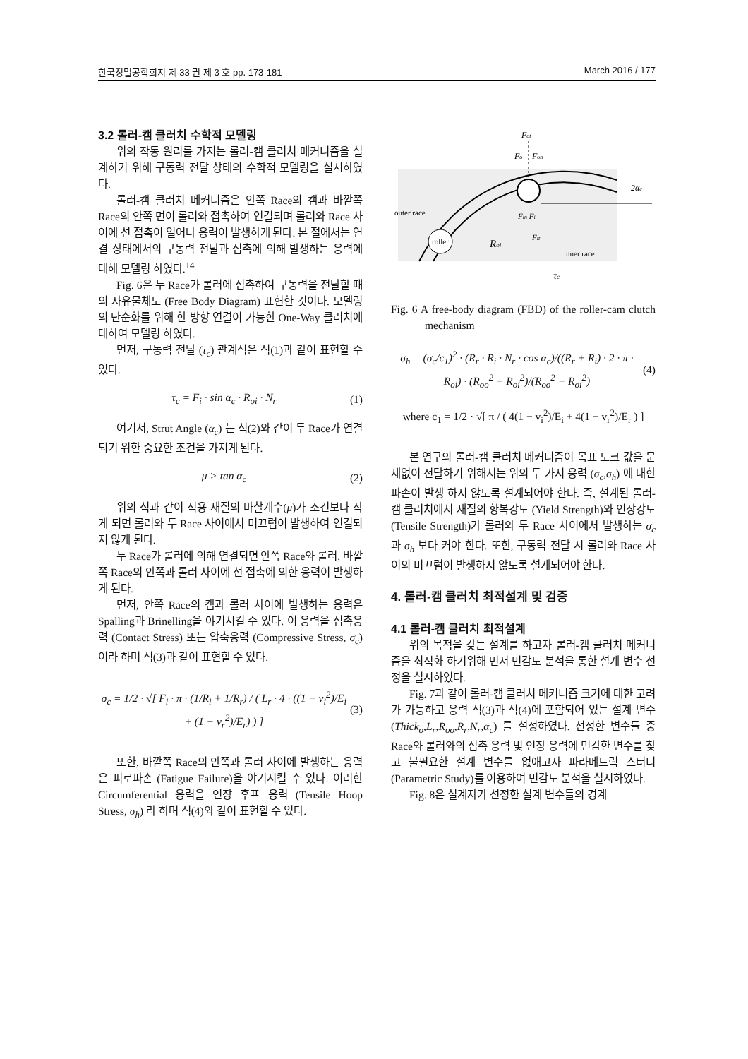한국정밀공학회지 제 33 권 제 3 호 pp. 173-181 March 2016 / 177
3.2 롤러-캠 클러치 수학적 모델링
위의 작동 원리를 가지는 롤러-캠 클러치 메커니즘을 설계하기 위해 구동력 전달 상태의 수학적 모델링을 실시하였다.
롤러-캠 클러치 메커니즘은 안쪽 Race의 캠과 바깥쪽 Race의 안쪽 면이 롤러와 접촉하여 연결되며 롤러와 Race 사이에 선 접촉이 일어나 응력이 발생하게 된다. 본 절에서는 연결 상태에서의 구동력 전달과 접촉에 의해 발생하는 응력에 대해 모델링 하였다.<sup>14</sup>
Fig. 6은 두 Race가 롤러에 접촉하여 구동력을 전달할 때의 자유물체도 (Free Body Diagram) 표현한 것이다. 모델링의 단순화를 위해 한 방향 연결이 가능한 One-Way 클러치에 대하여 모델링 하였다.
먼저, 구동력 전달 (τ<sub>c</sub>) 관계식은 식(1)과 같이 표현할 수 있다.
τ<sub>c</sub> = F<sub>i</sub> · sin α<sub>c</sub> · R<sub>oi</sub> · N<sub>r</sub> (1)
여기서, Strut Angle (α<sub>c</sub>) 는 식(2)와 같이 두 Race가 연결되기 위한 중요한 조건을 가지게 된다.
μ > tan α<sub>c</sub> (2)
위의 식과 같이 적용 재질의 마찰계수(μ)가 조건보다 작게 되면 롤러와 두 Race 사이에서 미끄럼이 발생하여 연결되지 않게 된다.
두 Race가 롤러에 의해 연결되면 안쪽 Race와 롤러, 바깥쪽 Race의 안쪽과 롤러 사이에 선 접촉에 의한 응력이 발생하게 된다.
먼저, 안쪽 Race의 캠과 롤러 사이에 발생하는 응력은 Spalling과 Brinelling을 야기시킬 수 있다. 이 응력을 접촉응력 (Contact Stress) 또는 압축응력 (Compressive Stress, σ<sub>c</sub>) 이라 하며 식(3)과 같이 표현할 수 있다.
σ<sub>c</sub> = 1/2 · √[ F<sub>i</sub> · π · (1/R<sub>i</sub> + 1/R<sub>r</sub>) / ( L<sub>r</sub> · 4 · ((1 − v<sub>i</sub><sup>2</sup>)/E<sub>i</sub> + (1 − v<sub>r</sub><sup>2</sup>)/E<sub>r</sub>) ) ] (3)
또한, 바깥쪽 Race의 안쪽과 롤러 사이에 발생하는 응력은 피로파손 (Fatigue Failure)을 야기시킬 수 있다. 이러한 Circumferential 응력을 인장 후프 응력 (Tensile Hoop Stress, σ<sub>h</sub>) 라 하며 식(4)와 같이 표현할 수 있다.
Fot
Fo
Fon
2αc
outer race
Fin Fi
roller
Roi
Fit
inner race
τc
Fig. 6 A free-body diagram (FBD) of the roller-cam clutch mechanism
σ<sub>h</sub> = (σ<sub>c</sub>/c<sub>1</sub>)<sup>2</sup> · (R<sub>r</sub> · R<sub>i</sub> · N<sub>r</sub> · cos α<sub>c</sub>)/((R<sub>r</sub> + R<sub>i</sub>) · 2 · π · R<sub>oi</sub>) · (R<sub>oo</sub><sup>2</sup> + R<sub>oi</sub><sup>2</sup>)/(R<sub>oo</sub><sup>2</sup> − R<sub>oi</sub><sup>2</sup>) (4)
where c<sub>1</sub> = 1/2 · √[ π / ( 4(1 − v<sub>i</sub><sup>2</sup>)/E<sub>i</sub> + 4(1 − v<sub>r</sub><sup>2</sup>)/E<sub>r</sub> ) ]
본 연구의 롤러-캠 클러치 메커니즘이 목표 토크 값을 문제없이 전달하기 위해서는 위의 두 가지 응력 (σ<sub>c</sub>,σ<sub>h</sub>) 에 대한 파손이 발생 하지 않도록 설계되어야 한다. 즉, 설계된 롤러-캠 클러치에서 재질의 항복강도 (Yield Strength)와 인장강도 (Tensile Strength)가 롤러와 두 Race 사이에서 발생하는 σ<sub>c</sub> 과 σ<sub>h</sub> 보다 커야 한다. 또한, 구동력 전달 시 롤러와 Race 사이의 미끄럼이 발생하지 않도록 설계되어야 한다.
4. 롤러-캠 클러치 최적설계 및 검증
4.1 롤러-캠 클러치 최적설계
위의 목적을 갖는 설계를 하고자 롤러-캠 클러치 메커니즘을 최적화 하기위해 먼저 민감도 분석을 통한 설계 변수 선정을 실시하였다.
Fig. 7과 같이 롤러-캠 클러치 메커니즘 크기에 대한 고려가 가능하고 응력 식(3)과 식(4)에 포함되어 있는 설계 변수 (Thick<sub>o</sub>,L<sub>r</sub>,R<sub>oo</sub>,R<sub>r</sub>,N<sub>r</sub>,α<sub>c</sub>) 를 설정하였다. 선정한 변수들 중 Race와 롤러와의 접촉 응력 및 인장 응력에 민감한 변수를 찾고 불필요한 설계 변수를 없애고자 파라메트릭 스터디 (Parametric Study)를 이용하여 민감도 분석을 실시하였다.
Fig. 8은 설계자가 선정한 설계 변수들의 경계